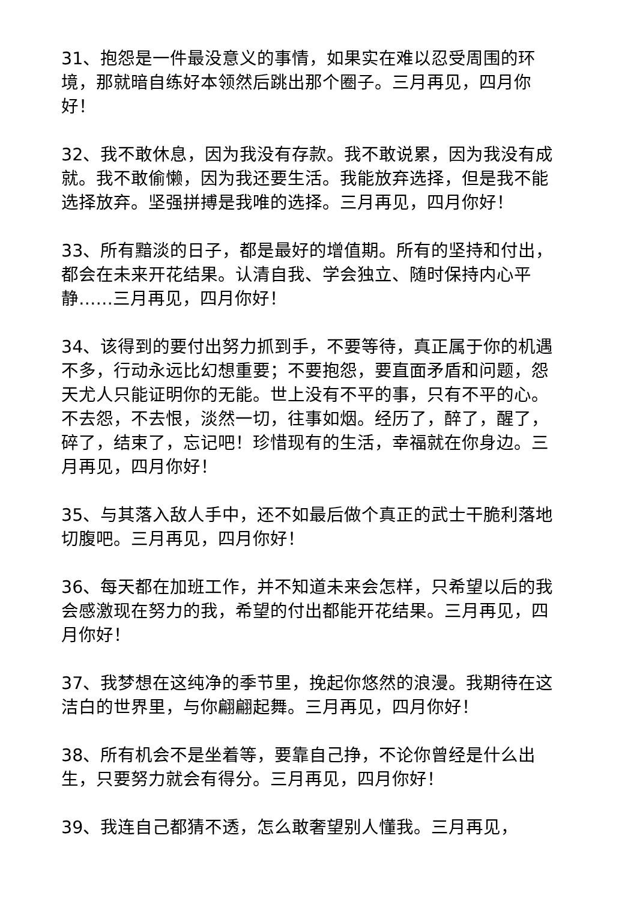31、抱怨是一件最没意义的事情，如果实在难以忍受周围的环境，那就暗自练好本领然后跳出那个圈子。三月再见，四月你好！
32、我不敢休息，因为我没有存款。我不敢说累，因为我没有成就。我不敢偷懒，因为我还要生活。我能放弃选择，但是我不能选择放弃。坚强拼搏是我唯的选择。三月再见，四月你好！
33、所有黯淡的日子，都是最好的增值期。所有的坚持和付出，都会在未来开花结果。认清自我、学会独立、随时保持内心平静……三月再见，四月你好！
34、该得到的要付出努力抓到手，不要等待，真正属于你的机遇不多，行动永远比幻想重要；不要抱怨，要直面矛盾和问题，怨天尤人只能证明你的无能。世上没有不平的事，只有不平的心。不去怨，不去恨，淡然一切，往事如烟。经历了，醉了，醒了，碎了，结束了，忘记吧！珍惜现有的生活，幸福就在你身边。三月再见，四月你好！
35、与其落入敌人手中，还不如最后做个真正的武士干脆利落地切腹吧。三月再见，四月你好！
36、每天都在加班工作，并不知道未来会怎样，只希望以后的我会感激现在努力的我，希望的付出都能开花结果。三月再见，四月你好！
37、我梦想在这纯净的季节里，挽起你悠然的浪漫。我期待在这洁白的世界里，与你翩翩起舞。三月再见，四月你好！
38、所有机会不是坐着等，要靠自己挣，不论你曾经是什么出生，只要努力就会有得分。三月再见，四月你好！
39、我连自己都猜不透，怎么敢奢望别人懂我。三月再见，